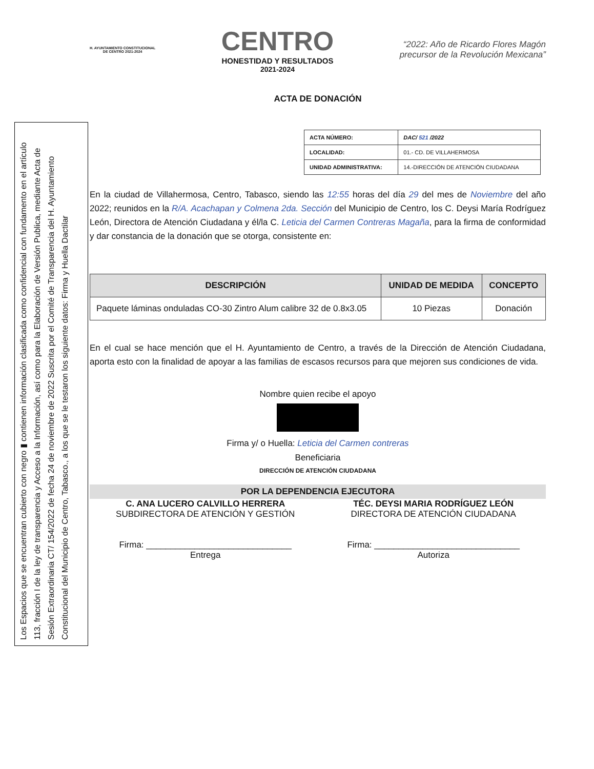Los Espacios que se encuentran cubierto con negro ▮ contienen información clasificada como confidencial con fundamento en el artículo 113, fracción I de la ley de transparencia y Acceso a la Información, así como para la Elaboración de Versión Publica, mediante Acta de Sesión Extraordinaria CT/ 154/2022 de fecha 24 de noviembre de 2022 Suscrita por el Comité de Transparencia del H. Ayuntamiento Constitucional del Municipio de Centro, Tabasco., a los que se le testaron los siguiente datos: Firma y Huella Dactilar
H. AYUNTAMIENTO CONSTITUCIONAL
DE CENTRO 2021-2024
CENTRO
HONESTIDAD Y RESULTADOS
2021-2024
“2022: Año de Ricardo Flores Magón
precursor de la Revolución Mexicana”
ACTA DE DONACIÓN
| ACTA NÚMERO: | DAC/ 521 /2022 |
| LOCALIDAD: | 01.- CD. DE VILLAHERMOSA |
| UNIDAD ADMINISTRATIVA: | 14.-DIRECCIÓN DE ATENCIÓN CIUDADANA |
En la ciudad de Villahermosa, Centro, Tabasco, siendo las 12:55 horas del día 29 del mes de Noviembre del año 2022; reunidos en la R/A. Acachapan y Colmena 2da. Sección del Municipio de Centro, los C. Deysi María Rodríguez León, Directora de Atención Ciudadana y él/la C. Leticia del Carmen Contreras Magaña, para la firma de conformidad y dar constancia de la donación que se otorga, consistente en:
| DESCRIPCIÓN | UNIDAD DE MEDIDA | CONCEPTO |
| --- | --- | --- |
| Paquete láminas onduladas CO-30 Zintro Alum calibre 32 de 0.8x3.05 | 10 Piezas | Donación |
En el cual se hace mención que el H. Ayuntamiento de Centro, a través de la Dirección de Atención Ciudadana, aporta esto con la finalidad de apoyar a las familias de escasos recursos para que mejoren sus condiciones de vida.
Nombre quien recibe el apoyo
Firma y/ o Huella: Leticia del Carmen contreras
Beneficiaria
DIRECCIÓN DE ATENCIÓN CIUDADANA
POR LA DEPENDENCIA EJECUTORA
C. ANA LUCERO CALVILLO HERRERA
SUBDIRECTORA DE ATENCIÓN Y GESTIÓN
Firma: ______________________________
Entrega
TÉC. DEYSI MARIA RODRÍGUEZ LEÓN
DIRECTORA DE ATENCIÓN CIUDADANA
Firma: ______________________________
Autoriza